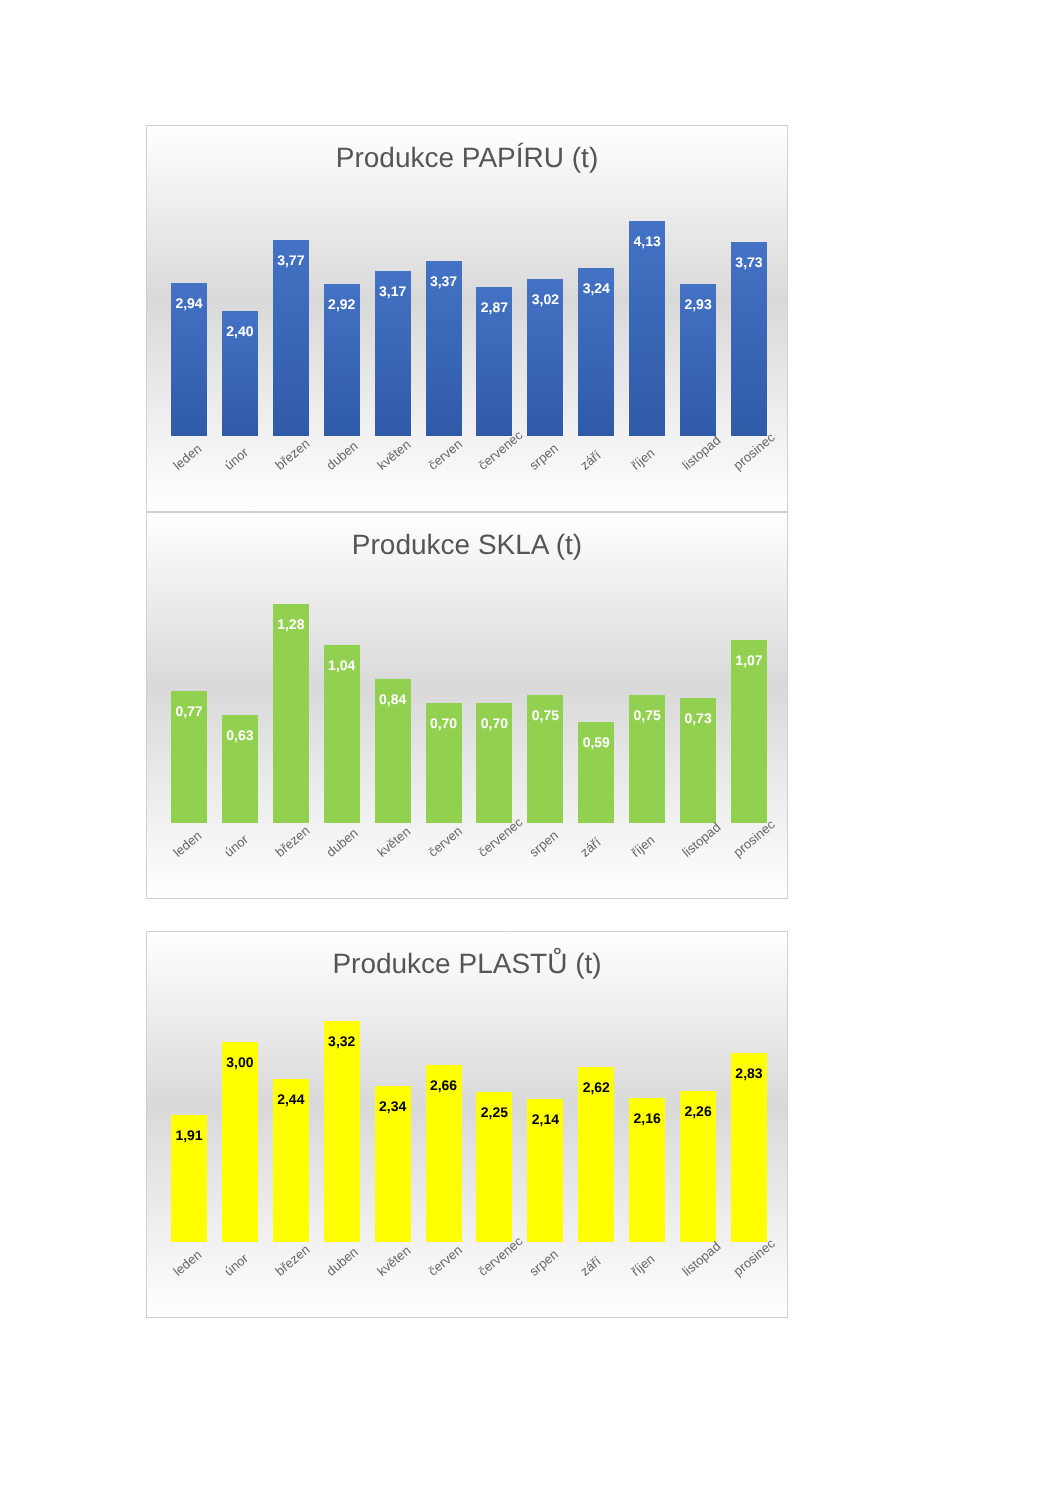Produkce PAPÍRU (t)
2,94
2,40
3,77
2,92
3,17
3,37
2,87
3,02
3,24
4,13
2,93
3,73
leden únor březen duben květen červen červenec srpen září říjen listopad prosinec
Produkce SKLA (t)
0,77
0,63
1,28
1,04
0,84
0,70
0,70
0,75
0,59
0,75
0,73
1,07
leden únor březen duben květen červen červenec srpen září říjen listopad prosinec
Produkce PLASTŮ (t)
1,91
3,00
2,44
3,32
2,34
2,66
2,25
2,14
2,62
2,16
2,26
2,83
leden únor březen duben květen červen červenec srpen září říjen listopad prosinec